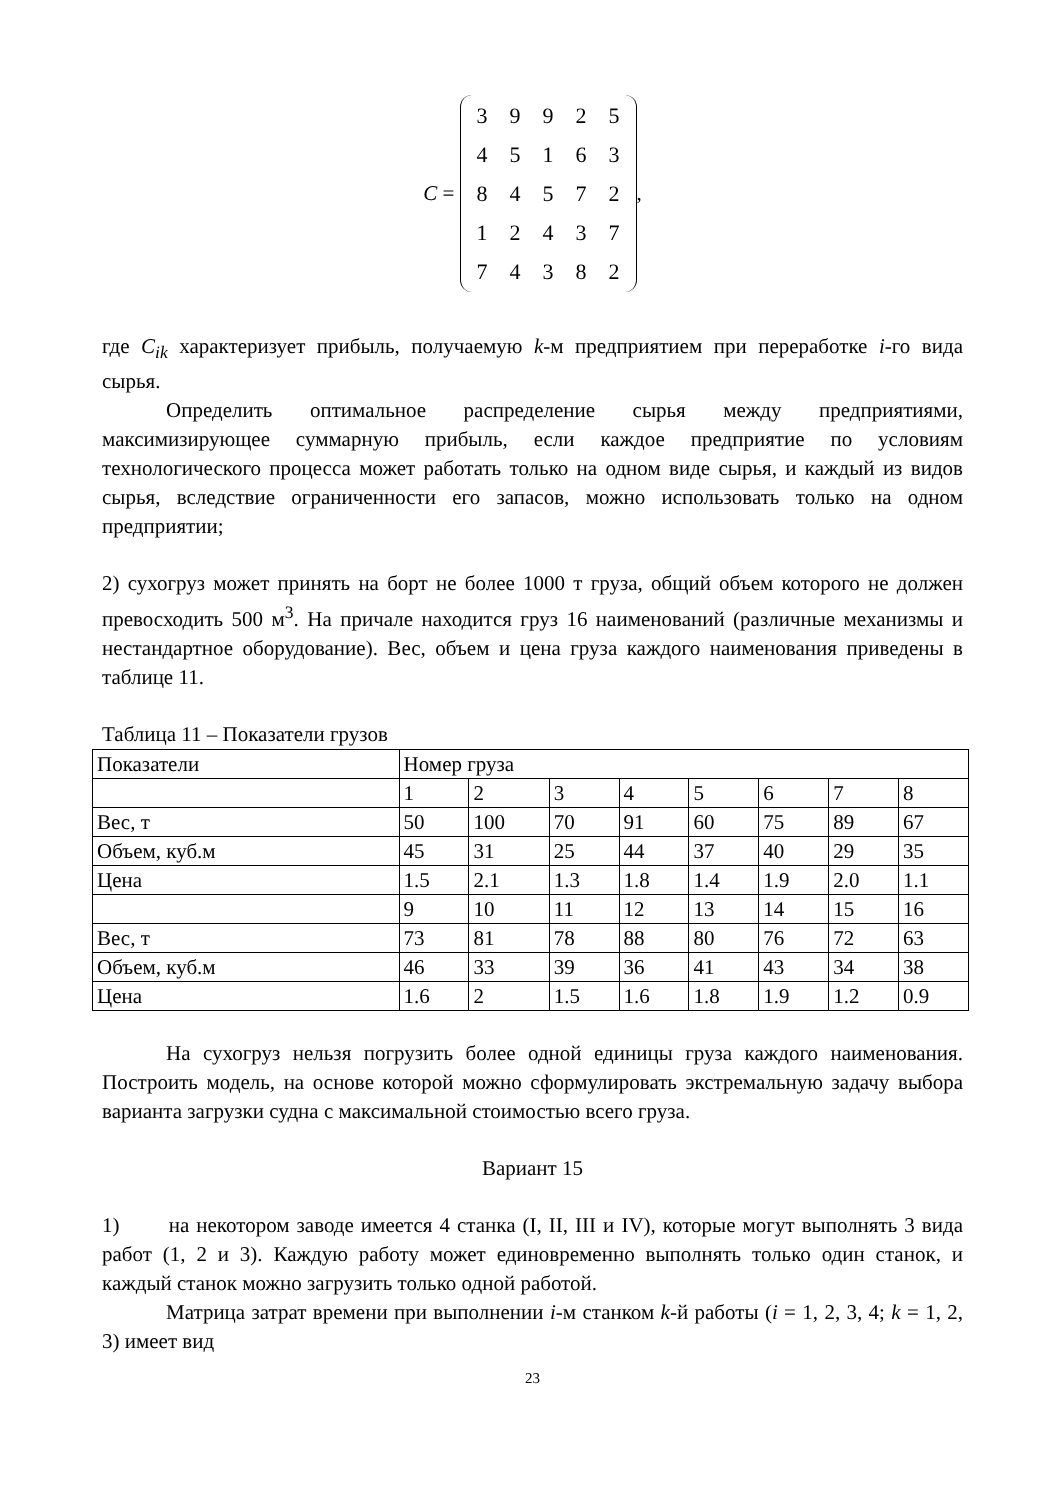C =
| 3 | 9 | 9 | 2 | 5 |
| 4 | 5 | 1 | 6 | 3 |
| 8 | 4 | 5 | 7 | 2 |
| 1 | 2 | 4 | 3 | 7 |
| 7 | 4 | 3 | 8 | 2 |
,
где C<sub>ik</sub> характеризует прибыль, получаемую k-м предприятием при переработке i-го вида сырья.
Определить оптимальное распределение сырья между предприятиями, максимизирующее суммарную прибыль, если каждое предприятие по условиям технологического процесса может работать только на одном виде сырья, и каждый из видов сырья, вследствие ограниченности его запасов, можно использовать только на одном предприятии;
2) сухогруз может принять на борт не более 1000 т груза, общий объем которого не должен превосходить 500 м<sup>3</sup>. На причале находится груз 16 наименований (различные механизмы и нестандартное оборудование). Вес, объем и цена груза каждого наименования приведены в таблице 11.
Таблица 11 – Показатели грузов
| Показатели | Номер груза | | | | | | | |
| | 1 | 2 | 3 | 4 | 5 | 6 | 7 | 8 |
| Вес, т | 50 | 100 | 70 | 91 | 60 | 75 | 89 | 67 |
| Объем, куб.м | 45 | 31 | 25 | 44 | 37 | 40 | 29 | 35 |
| Цена | 1.5 | 2.1 | 1.3 | 1.8 | 1.4 | 1.9 | 2.0 | 1.1 |
| | 9 | 10 | 11 | 12 | 13 | 14 | 15 | 16 |
| Вес, т | 73 | 81 | 78 | 88 | 80 | 76 | 72 | 63 |
| Объем, куб.м | 46 | 33 | 39 | 36 | 41 | 43 | 34 | 38 |
| Цена | 1.6 | 2 | 1.5 | 1.6 | 1.8 | 1.9 | 1.2 | 0.9 |
На сухогруз нельзя погрузить более одной единицы груза каждого наименования. Построить модель, на основе которой можно сформулировать экстремальную задачу выбора варианта загрузки судна с максимальной стоимостью всего груза.
Вариант 15
1) на некотором заводе имеется 4 станка (I, II, III и IV), которые могут выполнять 3 вида работ (1, 2 и 3). Каждую работу может единовременно выполнять только один станок, и каждый станок можно загрузить только одной работой.
Матрица затрат времени при выполнении i-м станком k-й работы (i = 1, 2, 3, 4; k = 1, 2, 3) имеет вид
23